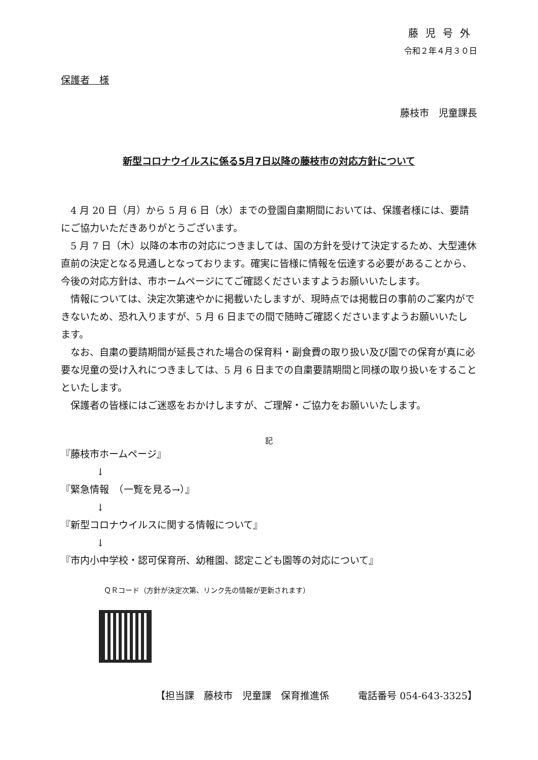藤児号外
令和２年４月３０日
保護者　様
藤枝市　児童課長
新型コロナウイルスに係る5月7日以降の藤枝市の対応方針について
4 月 20 日（月）から 5 月 6 日（水）までの登園自粛期間においては、保護者様には、要請にご協力いただきありがとうございます。
5 月 7 日（木）以降の本市の対応につきましては、国の方針を受けて決定するため、大型連休直前の決定となる見通しとなっております。確実に皆様に情報を伝達する必要があることから、今後の対応方針は、市ホームページにてご確認くださいますようお願いいたします。
情報については、決定次第速やかに掲載いたしますが、現時点では掲載日の事前のご案内ができないため、恐れ入りますが、5 月 6 日までの間で随時ご確認くださいますようお願いいたします。
なお、自粛の要請期間が延長された場合の保育料・副食費の取り扱い及び園での保育が真に必要な児童の受け入れにつきましては、5 月 6 日までの自粛要請期間と同様の取り扱いをすることといたします。
保護者の皆様にはご迷惑をおかけしますが、ご理解・ご協力をお願いいたします。
記
『藤枝市ホームページ』
↓
『緊急情報　（一覧を見る→）』
↓
『新型コロナウイルスに関する情報について』
↓
『市内小中学校・認可保育所、幼稚園、認定こども園等の対応について』
ＱＲコード（方針が決定次第、リンク先の情報が更新されます）
【担当課　藤枝市　児童課　保育推進係　　　電話番号 054-643-3325】